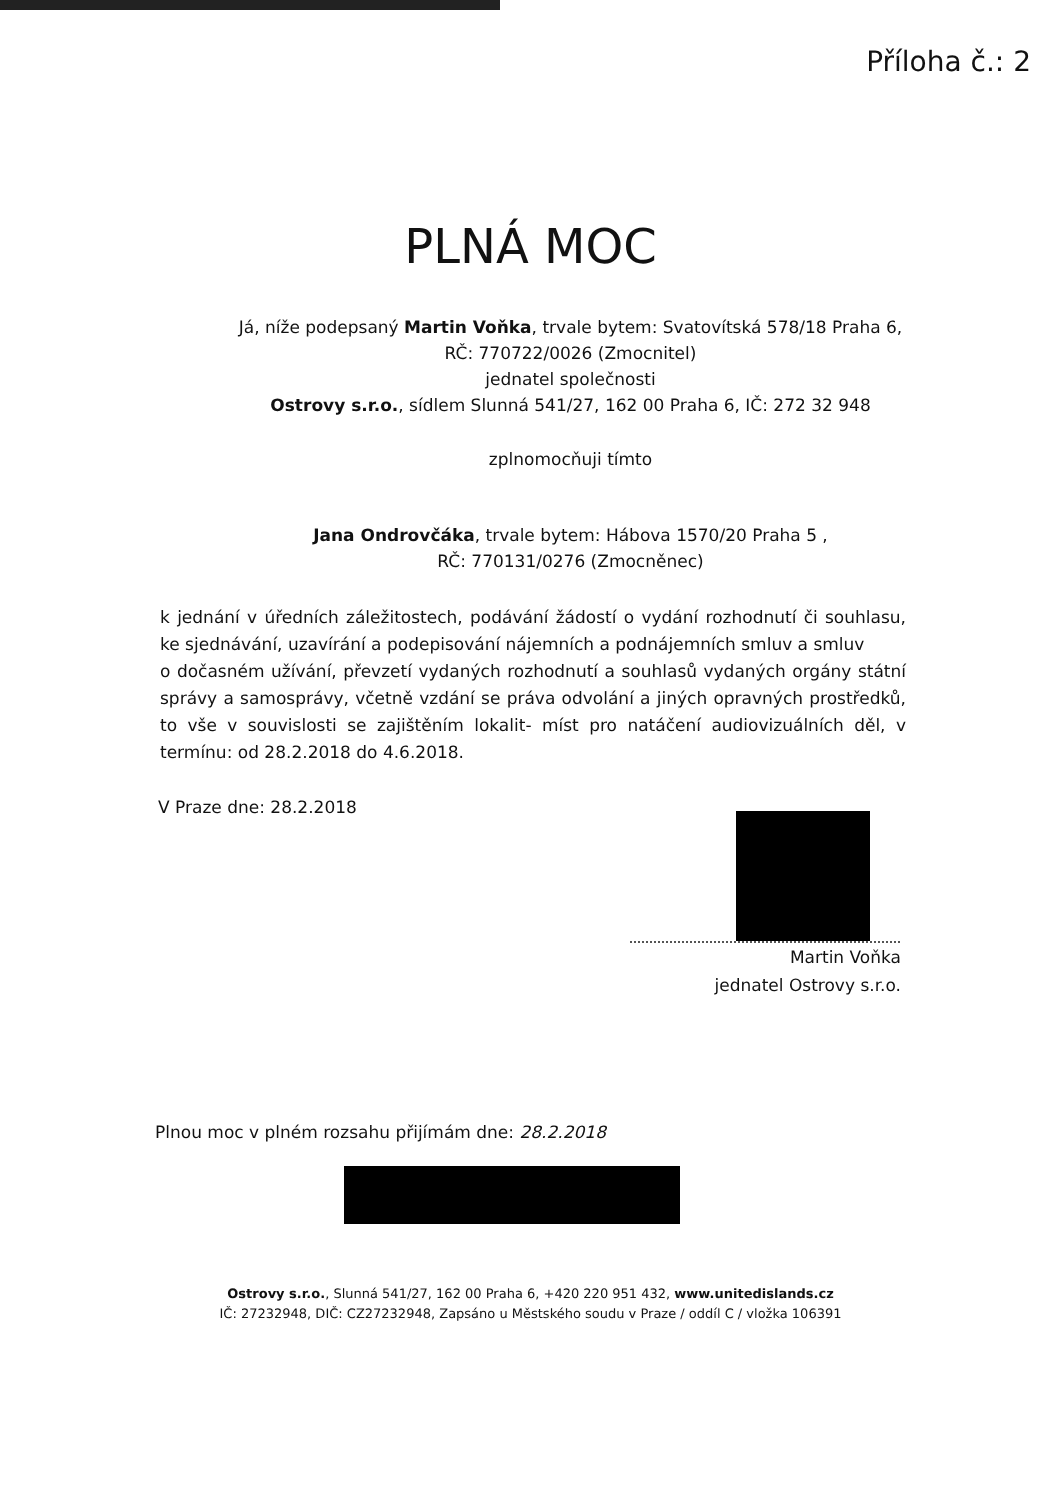Příloha č.: 2
PLNÁ MOC
Já, níže podepsaný Martin Voňka, trvale bytem: Svatovítská 578/18 Praha 6,
RČ: 770722/0026 (Zmocnitel)
jednatel společnosti
Ostrovy s.r.o., sídlem Slunná 541/27, 162 00 Praha 6, IČ: 272 32 948
zplnomocňuji tímto
Jana Ondrovčáka, trvale bytem: Hábova 1570/20 Praha 5 ,
RČ: 770131/0276 (Zmocněnec)
k jednání v úředních záležitostech, podávání žádostí o vydání rozhodnutí či souhlasu, ke sjednávání, uzavírání a podepisování nájemních a podnájemních smluv a smluv
o dočasném užívání, převzetí vydaných rozhodnutí a souhlasů vydaných orgány státní správy a samosprávy, včetně vzdání se práva odvolání a jiných opravných prostředků, to vše v souvislosti se zajištěním lokalit- míst pro natáčení audiovizuálních děl, v termínu: od 28.2.2018 do 4.6.2018.
V Praze dne: 28.2.2018
Martin Voňka
jednatel Ostrovy s.r.o.
Plnou moc v plném rozsahu přijímám dne: 28.2.2018
Ostrovy s.r.o., Slunná 541/27, 162 00 Praha 6, +420 220 951 432, www.unitedislands.cz
IČ: 27232948, DIČ: CZ27232948, Zapsáno u Městského soudu v Praze / oddíl C / vložka 106391